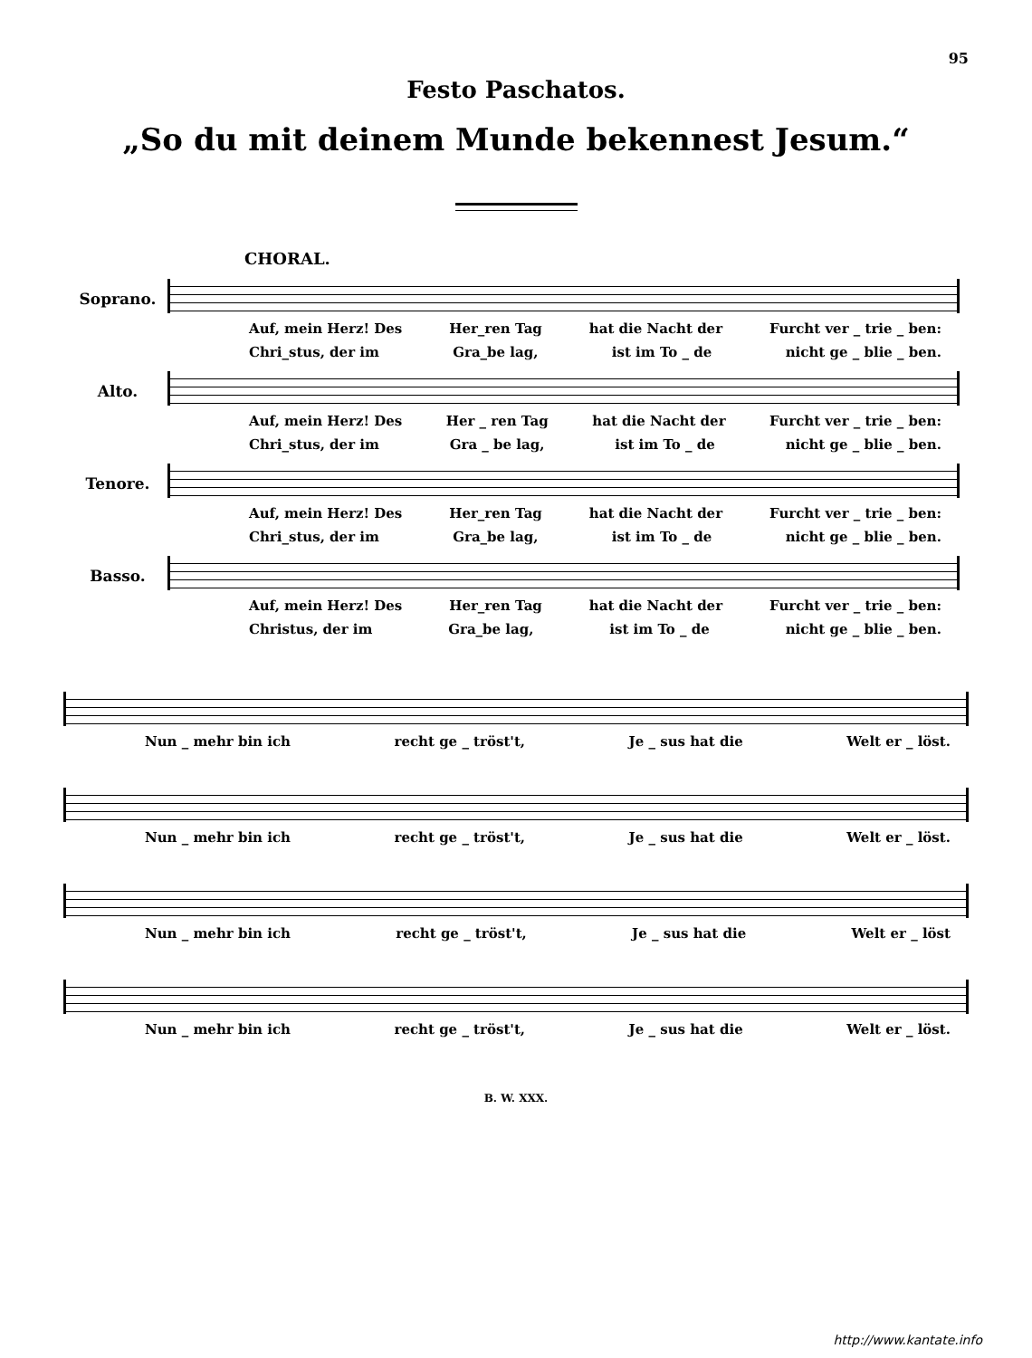95
Festo Paschatos.
„So du mit deinem Munde bekennest Jesum.“
CHORAL.
Soprano.
Auf, mein Herz! Des Her_ren Tag hat die Nacht der Furcht ver _ trie _ ben:
Chri_stus, der im Gra_be lag, ist im To _ de nicht ge _ blie _ ben.
Alto.
Auf, mein Herz! Des Her _ ren Tag hat die Nacht der Furcht ver _ trie _ ben:
Chri_stus, der im Gra _ be lag, ist im To _ de nicht ge _ blie _ ben.
Tenore.
Auf, mein Herz! Des Her_ren Tag hat die Nacht der Furcht ver _ trie _ ben:
Chri_stus, der im Gra_be lag, ist im To _ de nicht ge _ blie _ ben.
Basso.
Auf, mein Herz! Des Her_ren Tag hat die Nacht der Furcht ver _ trie _ ben:
Christus, der im Gra_be lag, ist im To _ de nicht ge _ blie _ ben.
Nun _ mehr bin ich recht ge _ tröst't, Je _ sus hat die Welt er _ löst.
Nun _ mehr bin ich recht ge _ tröst't, Je _ sus hat die Welt er _ löst.
Nun _ mehr bin ich recht ge _ tröst't, Je _ sus hat die Welt er _ löst
Nun _ mehr bin ich recht ge _ tröst't, Je _ sus hat die Welt er _ löst.
B. W. XXX.
http://www.kantate.info